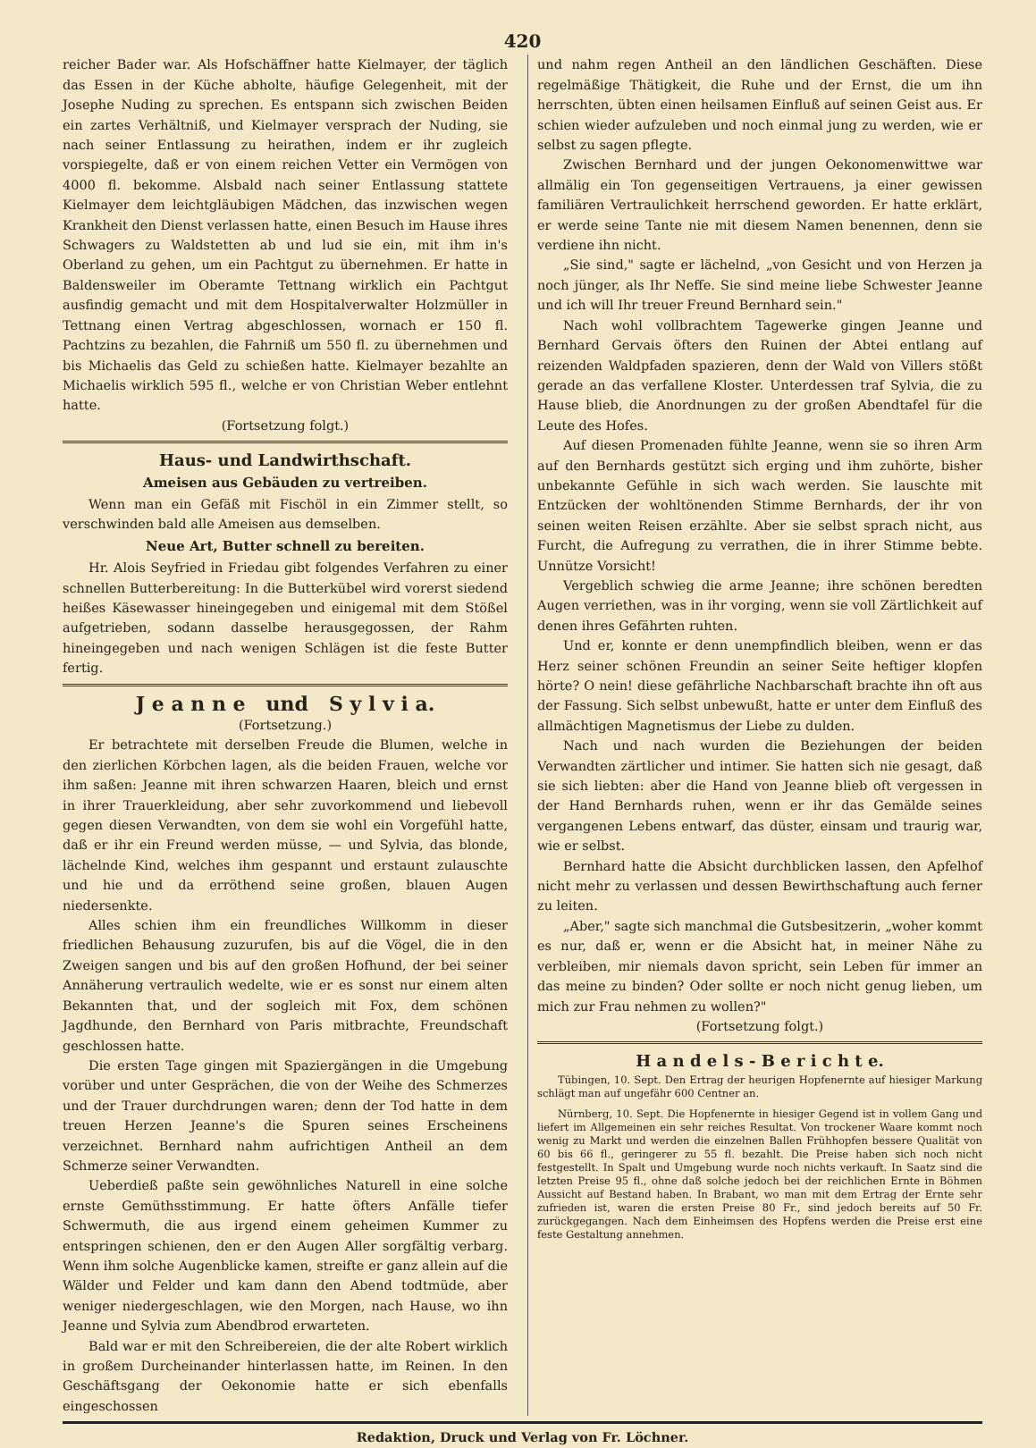420
reicher Bader war. Als Hofschäffner hatte Kielmayer, der täglich das Essen in der Küche abholte, häufige Gelegenheit, mit der Josephe Nuding zu sprechen. Es entspann sich zwischen Beiden ein zartes Verhältniß, und Kielmayer versprach der Nuding, sie nach seiner Entlassung zu heirathen, indem er ihr zugleich vorspiegelte, daß er von einem reichen Vetter ein Vermögen von 4000 fl. bekomme. Alsbald nach seiner Entlassung stattete Kielmayer dem leichtgläubigen Mädchen, das inzwischen wegen Krankheit den Dienst verlassen hatte, einen Besuch im Hause ihres Schwagers zu Waldstetten ab und lud sie ein, mit ihm in's Oberland zu gehen, um ein Pachtgut zu übernehmen. Er hatte in Baldensweiler im Oberamte Tettnang wirklich ein Pachtgut ausfindig gemacht und mit dem Hospitalverwalter Holzmüller in Tettnang einen Vertrag abgeschlossen, wornach er 150 fl. Pachtzins zu bezahlen, die Fahrniß um 550 fl. zu übernehmen und bis Michaelis das Geld zu schießen hatte. Kielmayer bezahlte an Michaelis wirklich 595 fl., welche er von Christian Weber entlehnt hatte.
(Fortsetzung folgt.)
Haus- und Landwirthschaft.
Ameisen aus Gebäuden zu vertreiben.
Wenn man ein Gefäß mit Fischöl in ein Zimmer stellt, so verschwinden bald alle Ameisen aus demselben.
Neue Art, Butter schnell zu bereiten.
Hr. Alois Seyfried in Friedau gibt folgendes Verfahren zu einer schnellen Butterbereitung: In die Butterkübel wird vorerst siedend heißes Käsewasser hineingegeben und einigemal mit dem Stößel aufgetrieben, sodann dasselbe herausgegossen, der Rahm hineingegeben und nach wenigen Schlägen ist die feste Butter fertig.
J e a n n e und S y l v i a.
(Fortsetzung.)
Er betrachtete mit derselben Freude die Blumen, welche in den zierlichen Körbchen lagen, als die beiden Frauen, welche vor ihm saßen: Jeanne mit ihren schwarzen Haaren, bleich und ernst in ihrer Trauerkleidung, aber sehr zuvorkommend und liebevoll gegen diesen Verwandten, von dem sie wohl ein Vorgefühl hatte, daß er ihr ein Freund werden müsse, — und Sylvia, das blonde, lächelnde Kind, welches ihm gespannt und erstaunt zulauschte und hie und da erröthend seine großen, blauen Augen niedersenkte.
Alles schien ihm ein freundliches Willkomm in dieser friedlichen Behausung zuzurufen, bis auf die Vögel, die in den Zweigen sangen und bis auf den großen Hofhund, der bei seiner Annäherung vertraulich wedelte, wie er es sonst nur einem alten Bekannten that, und der sogleich mit Fox, dem schönen Jagdhunde, den Bernhard von Paris mitbrachte, Freundschaft geschlossen hatte.
Die ersten Tage gingen mit Spaziergängen in die Umgebung vorüber und unter Gesprächen, die von der Weihe des Schmerzes und der Trauer durchdrungen waren; denn der Tod hatte in dem treuen Herzen Jeanne's die Spuren seines Erscheinens verzeichnet. Bernhard nahm aufrichtigen Antheil an dem Schmerze seiner Verwandten.
Ueberdieß paßte sein gewöhnliches Naturell in eine solche ernste Gemüthsstimmung. Er hatte öfters Anfälle tiefer Schwermuth, die aus irgend einem geheimen Kummer zu entspringen schienen, den er den Augen Aller sorgfältig verbarg. Wenn ihm solche Augenblicke kamen, streifte er ganz allein auf die Wälder und Felder und kam dann den Abend todtmüde, aber weniger niedergeschlagen, wie den Morgen, nach Hause, wo ihn Jeanne und Sylvia zum Abendbrod erwarteten.
Bald war er mit den Schreibereien, die der alte Robert wirklich in großem Durcheinander hinterlassen hatte, im Reinen. In den Geschäftsgang der Oekonomie hatte er sich ebenfalls eingeschossen
und nahm regen Antheil an den ländlichen Geschäften. Diese regelmäßige Thätigkeit, die Ruhe und der Ernst, die um ihn herrschten, übten einen heilsamen Einfluß auf seinen Geist aus. Er schien wieder aufzuleben und noch einmal jung zu werden, wie er selbst zu sagen pflegte.
Zwischen Bernhard und der jungen Oekonomenwittwe war allmälig ein Ton gegenseitigen Vertrauens, ja einer gewissen familiären Vertraulichkeit herrschend geworden. Er hatte erklärt, er werde seine Tante nie mit diesem Namen benennen, denn sie verdiene ihn nicht.
„Sie sind," sagte er lächelnd, „von Gesicht und von Herzen ja noch jünger, als Ihr Neffe. Sie sind meine liebe Schwester Jeanne und ich will Ihr treuer Freund Bernhard sein."
Nach wohl vollbrachtem Tagewerke gingen Jeanne und Bernhard Gervais öfters den Ruinen der Abtei entlang auf reizenden Waldpfaden spazieren, denn der Wald von Villers stößt gerade an das verfallene Kloster. Unterdessen traf Sylvia, die zu Hause blieb, die Anordnungen zu der großen Abendtafel für die Leute des Hofes.
Auf diesen Promenaden fühlte Jeanne, wenn sie so ihren Arm auf den Bernhards gestützt sich erging und ihm zuhörte, bisher unbekannte Gefühle in sich wach werden. Sie lauschte mit Entzücken der wohltönenden Stimme Bernhards, der ihr von seinen weiten Reisen erzählte. Aber sie selbst sprach nicht, aus Furcht, die Aufregung zu verrathen, die in ihrer Stimme bebte. Unnütze Vorsicht!
Vergeblich schwieg die arme Jeanne; ihre schönen beredten Augen verriethen, was in ihr vorging, wenn sie voll Zärtlichkeit auf denen ihres Gefährten ruhten.
Und er, konnte er denn unempfindlich bleiben, wenn er das Herz seiner schönen Freundin an seiner Seite heftiger klopfen hörte? O nein! diese gefährliche Nachbarschaft brachte ihn oft aus der Fassung. Sich selbst unbewußt, hatte er unter dem Einfluß des allmächtigen Magnetismus der Liebe zu dulden.
Nach und nach wurden die Beziehungen der beiden Verwandten zärtlicher und intimer. Sie hatten sich nie gesagt, daß sie sich liebten: aber die Hand von Jeanne blieb oft vergessen in der Hand Bernhards ruhen, wenn er ihr das Gemälde seines vergangenen Lebens entwarf, das düster, einsam und traurig war, wie er selbst.
Bernhard hatte die Absicht durchblicken lassen, den Apfelhof nicht mehr zu verlassen und dessen Bewirthschaftung auch ferner zu leiten.
„Aber," sagte sich manchmal die Gutsbesitzerin, „woher kommt es nur, daß er, wenn er die Absicht hat, in meiner Nähe zu verbleiben, mir niemals davon spricht, sein Leben für immer an das meine zu binden? Oder sollte er noch nicht genug lieben, um mich zur Frau nehmen zu wollen?"
(Fortsetzung folgt.)
H a n d e l s - B e r i c h t e.
Tübingen, 10. Sept. Den Ertrag der heurigen Hopfenernte auf hiesiger Markung schlägt man auf ungefähr 600 Centner an.
Nürnberg, 10. Sept. Die Hopfenernte in hiesiger Gegend ist in vollem Gang und liefert im Allgemeinen ein sehr reiches Resultat. Von trockener Waare kommt noch wenig zu Markt und werden die einzelnen Ballen Frühhopfen bessere Qualität von 60 bis 66 fl., geringerer zu 55 fl. bezahlt. Die Preise haben sich noch nicht festgestellt. In Spalt und Umgebung wurde noch nichts verkauft. In Saatz sind die letzten Preise 95 fl., ohne daß solche jedoch bei der reichlichen Ernte in Böhmen Aussicht auf Bestand haben. In Brabant, wo man mit dem Ertrag der Ernte sehr zufrieden ist, waren die ersten Preise 80 Fr., sind jedoch bereits auf 50 Fr. zurückgegangen. Nach dem Einheimsen des Hopfens werden die Preise erst eine feste Gestaltung annehmen.
Redaktion, Druck und Verlag von Fr. Löchner.